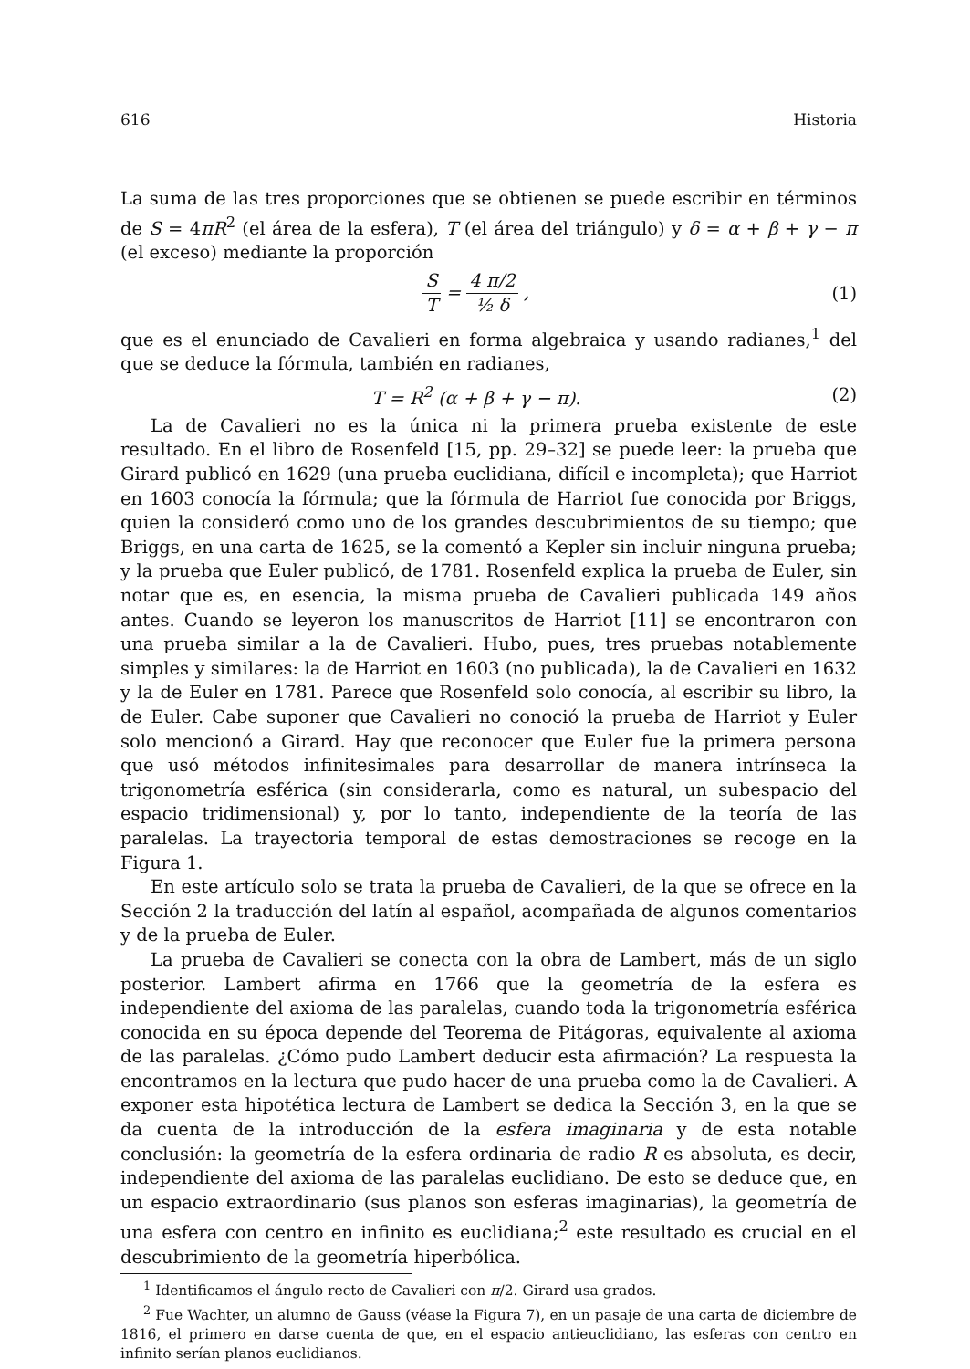616 Historia
La suma de las tres proporciones que se obtienen se puede escribir en términos de S = 4πR<sup>2</sup> (el área de la esfera), T (el área del triángulo) y δ = α + β + γ − π (el exceso) mediante la proporción
S T = 4 π/2 ½ δ , (1)
que es el enunciado de Cavalieri en forma algebraica y usando radianes,<sup>1</sup> del que se deduce la fórmula, también en radianes,
T = R<sup>2</sup> (α + β + γ − π). (2)
La de Cavalieri no es la única ni la primera prueba existente de este resultado. En el libro de Rosenfeld [15, pp. 29–32] se puede leer: la prueba que Girard publicó en 1629 (una prueba euclidiana, difícil e incompleta); que Harriot en 1603 conocía la fórmula; que la fórmula de Harriot fue conocida por Briggs, quien la consideró como uno de los grandes descubrimientos de su tiempo; que Briggs, en una carta de 1625, se la comentó a Kepler sin incluir ninguna prueba; y la prueba que Euler publicó, de 1781. Rosenfeld explica la prueba de Euler, sin notar que es, en esencia, la misma prueba de Cavalieri publicada 149 años antes. Cuando se leyeron los manuscritos de Harriot [11] se encontraron con una prueba similar a la de Cavalieri. Hubo, pues, tres pruebas notablemente simples y similares: la de Harriot en 1603 (no publicada), la de Cavalieri en 1632 y la de Euler en 1781. Parece que Rosenfeld solo conocía, al escribir su libro, la de Euler. Cabe suponer que Cavalieri no conoció la prueba de Harriot y Euler solo mencionó a Girard. Hay que reconocer que Euler fue la primera persona que usó métodos infinitesimales para desarrollar de manera intrínseca la trigonometría esférica (sin considerarla, como es natural, un subespacio del espacio tridimensional) y, por lo tanto, independiente de la teoría de las paralelas. La trayectoria temporal de estas demostraciones se recoge en la Figura 1.
En este artículo solo se trata la prueba de Cavalieri, de la que se ofrece en la Sección 2 la traducción del latín al español, acompañada de algunos comentarios y de la prueba de Euler.
La prueba de Cavalieri se conecta con la obra de Lambert, más de un siglo posterior. Lambert afirma en 1766 que la geometría de la esfera es independiente del axioma de las paralelas, cuando toda la trigonometría esférica conocida en su época depende del Teorema de Pitágoras, equivalente al axioma de las paralelas. ¿Cómo pudo Lambert deducir esta afirmación? La respuesta la encontramos en la lectura que pudo hacer de una prueba como la de Cavalieri. A exponer esta hipotética lectura de Lambert se dedica la Sección 3, en la que se da cuenta de la introducción de la esfera imaginaria y de esta notable conclusión: la geometría de la esfera ordinaria de radio R es absoluta, es decir, independiente del axioma de las paralelas euclidiano. De esto se deduce que, en un espacio extraordinario (sus planos son esferas imaginarias), la geometría de una esfera con centro en infinito es euclidiana;<sup>2</sup> este resultado es crucial en el descubrimiento de la geometría hiperbólica.
<sup>1</sup> Identificamos el ángulo recto de Cavalieri con π/2. Girard usa grados.
<sup>2</sup> Fue Wachter, un alumno de Gauss (véase la Figura 7), en un pasaje de una carta de diciembre de 1816, el primero en darse cuenta de que, en el espacio antieuclidiano, las esferas con centro en infinito serían planos euclidianos.